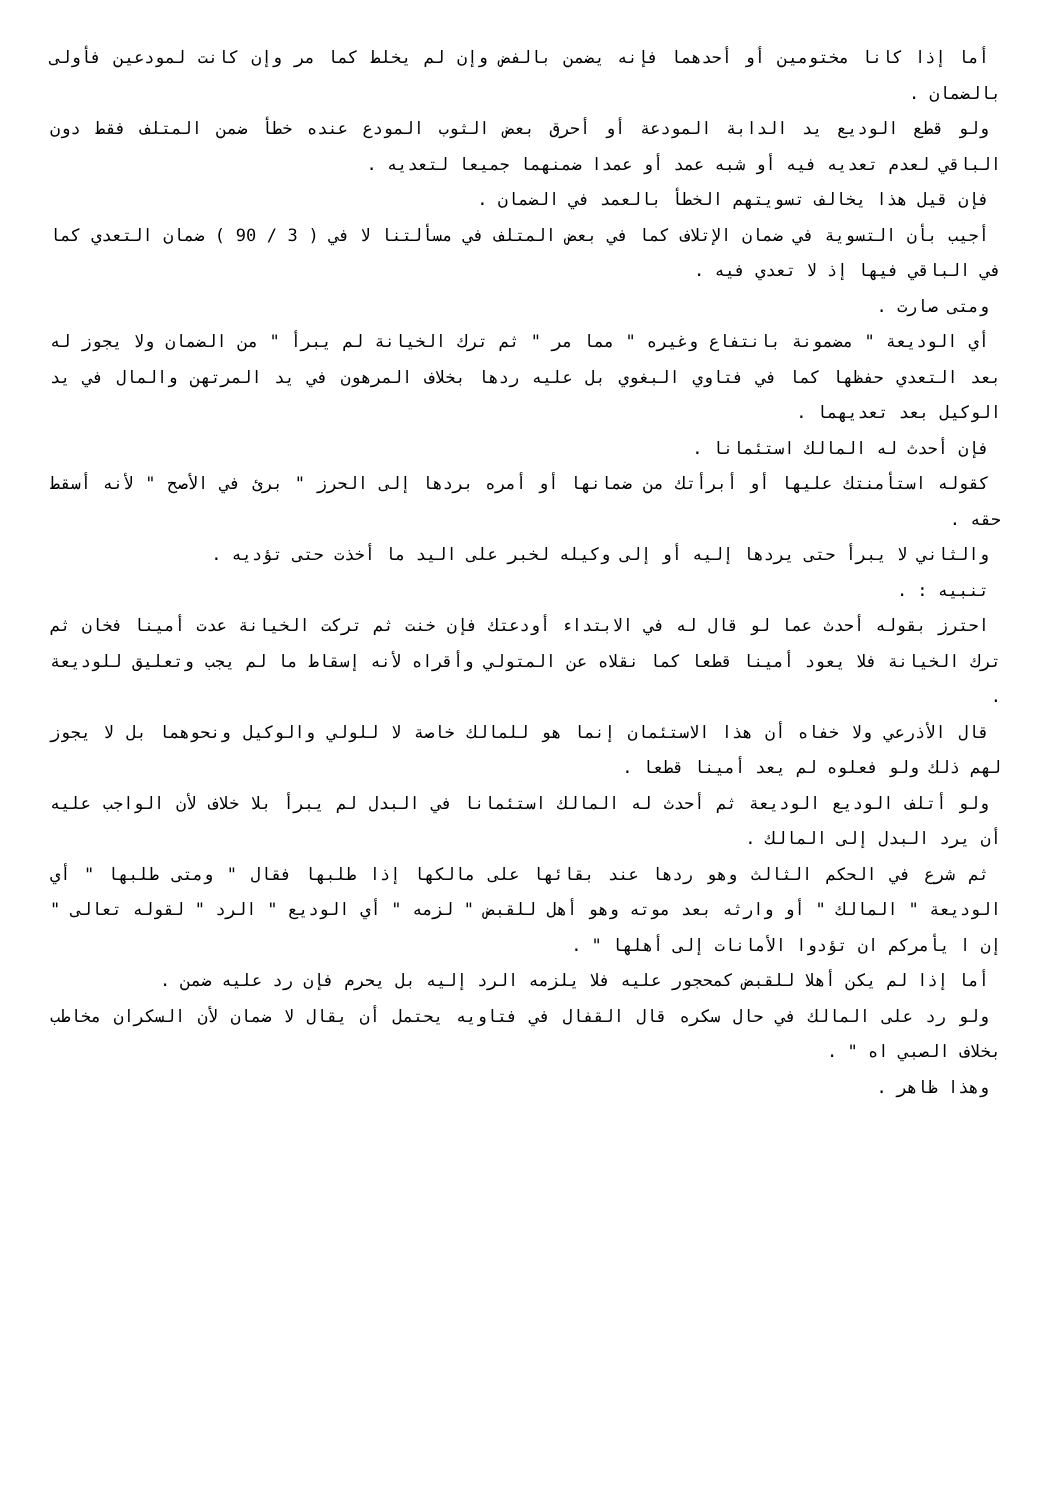أما إذا كانا مختومين أو أحدهما فإنه يضمن بالفض وإن لم يخلط كما مر وإن كانت لمودعين فأولى بالضمان .
ولو قطع الوديع يد الدابة المودعة أو أحرق بعض الثوب المودع عنده خطأ ضمن المتلف فقط دون الباقي لعدم تعديه فيه أو شبه عمد أو عمدا ضمنهما جميعا لتعديه .
فإن قيل هذا يخالف تسويتهم الخطأ بالعمد في الضمان .
أجيب بأن التسوية في ضمان الإتلاف كما في بعض المتلف في مسألتنا لا في ( 3 / 90 ) ضمان التعدي كما في الباقي فيها إذ لا تعدي فيه .
ومتى صارت .
أي الوديعة " مضمونة بانتفاع وغيره " مما مر " ثم ترك الخيانة لم يبرأ " من الضمان ولا يجوز له بعد التعدي حفظها كما في فتاوي البغوي بل عليه ردها بخلاف المرهون في يد المرتهن والمال في يد الوكيل بعد تعديهما .
فإن أحدث له المالك استئمانا .
كقوله استأمنتك عليها أو أبرأتك من ضمانها أو أمره بردها إلى الحرز " برئ في الأصح " لأنه أسقط حقه .
والثاني لا يبرأ حتى يردها إليه أو إلى وكيله لخبر على اليد ما أخذت حتى تؤديه .
تنبيه : .
احترز بقوله أحدث عما لو قال له في الابتداء أودعتك فإن خنت ثم تركت الخيانة عدت أمينا فخان ثم ترك الخيانة فلا يعود أمينا قطعا كما نقلاه عن المتولي وأقراه لأنه إسقاط ما لم يجب وتعليق للوديعة .
قال الأذرعي ولا خفاه أن هذا الاستئمان إنما هو للمالك خاصة لا للولي والوكيل ونحوهما بل لا يجوز لهم ذلك ولو فعلوه لم يعد أمينا قطعا .
ولو أتلف الوديع الوديعة ثم أحدث له المالك استئمانا في البدل لم يبرأ بلا خلاف لأن الواجب عليه أن يرد البدل إلى المالك .
ثم شرع في الحكم الثالث وهو ردها عند بقائها على مالكها إذا طلبها فقال " ومتى طلبها " أي الوديعة " المالك " أو وارثه بعد موته وهو أهل للقبض " لزمه " أي الوديع " الرد " لقوله تعالى " إن ا يأمركم ان تؤدوا الأمانات إلى أهلها " .
أما إذا لم يكن أهلا للقبض كمحجور عليه فلا يلزمه الرد إليه بل يحرم فإن رد عليه ضمن .
ولو رد على المالك في حال سكره قال القفال في فتاويه يحتمل أن يقال لا ضمان لأن السكران مخاطب بخلاف الصبي اه " .
وهذا ظاهر .